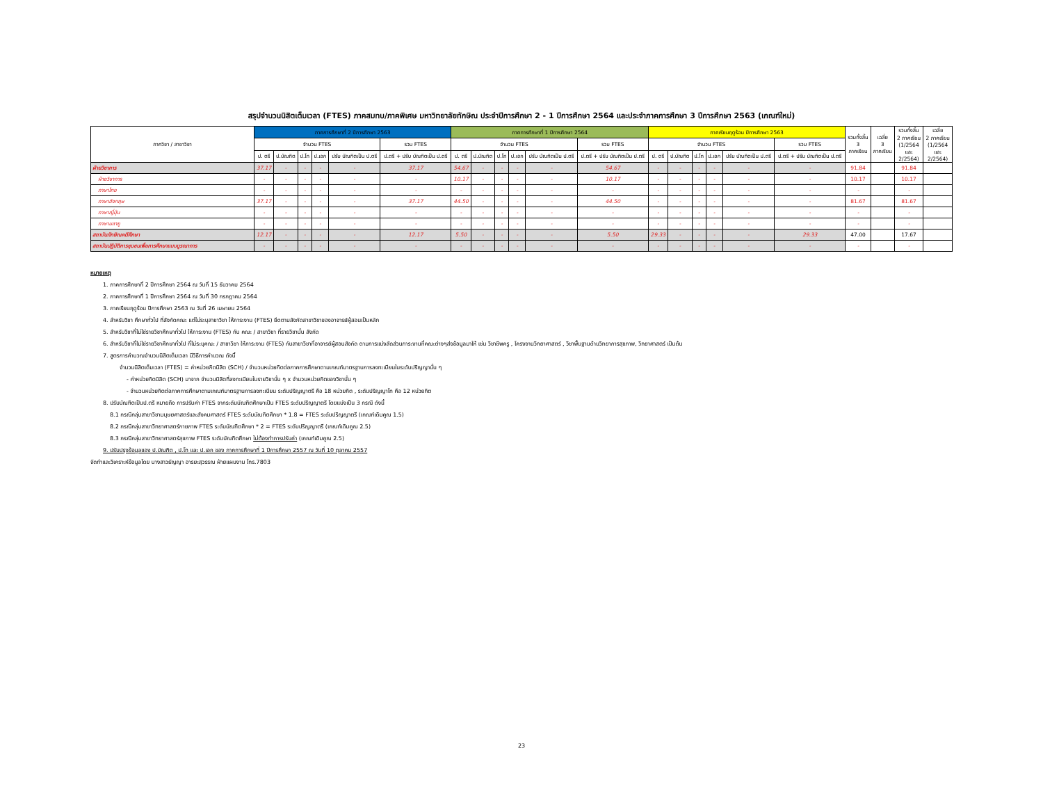สรุปจำนวนนิสิตเต็มเวลา (FTES) ภาคสมทบ/ภาคพิเศษ มหาวิทยาลัยทักษิณ ประจำปีการศึกษา 2 - 1 ปีการศึกษา 2564 และประจำภาคการศึกษา 3 ปีการศึกษา 2563 (เกณฑ์ใหม่)
| ภาควิชา / สาขาวิชา | ภาคการศึกษาที่ 2 ปีการศึกษา 2563 | | | | | | ภาคการศึกษาที่ 1 ปีการศึกษา 2564 | | | | | | ภาคเรียนฤดูร้อน ปีการศึกษา 2563 | | | | | | รวมทั้งสิ้น 3 ภาคเรียน | เฉลี่ย 3 ภาคเรียน | รวมทั้งสิ้น 2 ภาคเรียน (1/2564 และ 2/2564) | เฉลี่ย 2 ภาคเรียน (1/2564 และ 2/2564) |
| --- | --- | --- | --- | --- | --- | --- | --- | --- | --- | --- | --- | --- | --- | --- | --- | --- | --- | --- | --- | --- | --- | --- |
| | จำนวน FTES | | | | | รวม FTES | จำนวน FTES | | | | | รวม FTES | จำนวน FTES | | | | | รวม FTES | | | | |
| | ป. ตรี | ป.บัณฑิต | ป.โท | ป.เอก | ปรับ บัณฑิตเป็น ป.ตรี | ป.ตรี + ปรับ บัณฑิตเป็น ป.ตรี | ป. ตรี | ป.บัณฑิต | ป.โท | ป.เอก | ปรับ บัณฑิตเป็น ป.ตรี | ป.ตรี + ปรับ บัณฑิตเป็น ป.ตรี | ป. ตรี | ป.บัณฑิต | ป.โท | ป.เอก | ปรับ บัณฑิตเป็น ป.ตรี | ป.ตรี + ปรับ บัณฑิตเป็น ป.ตรี | | | | |
| ฝ่ายวิชาการ | 37.17 | - | - | - | - | 37.17 | 54.67 | - | - | - | - | 54.67 | - | - | - | - | - | - | 91.84 | | 91.84 | |
| ฝ่ายวิชาการ | - | - | - | - | - | - | 10.17 | - | - | - | - | 10.17 | - | - | - | - | - | - | 10.17 | | 10.17 | |
| ภาษาไทย | - | - | - | - | - | - | - | - | - | - | - | - | - | - | - | - | - | - | - | | - | |
| ภาษาอังกฤษ | 37.17 | - | - | - | - | 37.17 | 44.50 | - | - | - | - | 44.50 | - | - | - | - | - | - | 81.67 | | 81.67 | |
| ภาษาญี่ปุ่น | - | - | - | - | - | - | - | - | - | - | - | - | - | - | - | - | - | - | - | | - | |
| ภาษามลายู | - | - | - | - | - | - | - | - | - | - | - | - | - | - | - | - | - | - | - | | - | |
| สถาบันทักษิณคดีศึกษา | 12.17 | - | - | - | - | 12.17 | 5.50 | - | - | - | - | 5.50 | 29.33 | - | - | - | - | 29.33 | 47.00 | | 17.67 | |
| สถาบันปฏิบัติการชุมชนเพื่อการศึกษาแบบบูรณาการ | - | - | - | - | - | - | - | - | - | - | - | - | - | - | - | - | - | - | - | | - | |
หมายเหตุ
1. ภาคการศึกษาที่ 2 ปีการศึกษา 2564 ณ วันที่ 15 ธันวาคม 2564
2. ภาคการศึกษาที่ 1 ปีการศึกษา 2564 ณ วันที่ 30 กรกฎาคม 2564
3. ภาคเรียนฤดูร้อน ปีการศึกษา 2563 ณ วันที่ 26 เมษายน 2564
4. สำหรับวิชา ศึกษาทั่วไป ที่สังกัดคณะ แต่ไม่ระบุสาขาวิชา ให้ภาระงาน (FTES) ยึดตามสังกัดสาขาวิชาของอาจารย์ผู้สอนเป็นหลัก
5. สำหรับวิชาที่ไม่ใช่รายวิชาศึกษาทั่วไป ให้ภาระงาน (FTES) กับ คณะ / สาขาวิชา ที่รายวิชานั้น สังกัด
6. สำหรับวิชาที่ไม่ใช่รายวิชาศึกษาทั่วไป ที่ไม่ระบุคณะ / สาขาวิชา ให้ภาระงาน (FTES) กับสาขาวิชาที่อาจารย์ผู้สอนสังกัด ตามการแบ่งสัดส่วนภาระงานที่คณะต่างๆส่งข้อมูลมาให้ เช่น วิชาชีพครู , โครงงานวิทยาศาสตร์ , วิชาพื้นฐานด้านวิทยาการสุขภาพ, วิทยาศาสตร์ เป็นต้น
7. สูตรการคำนวณจำนวนนิสิตเต็มเวลา มีวิธีการคำนวณ ดังนี้
จำนวนนิสิตเต็มเวลา (FTES) = ค่าหน่วยกิตนิสิต (SCH) / จำนวนหน่วยกิตต่อภาคการศึกษาตามเกณฑ์มาตรฐานการลงทะเบียนในระดับปริญญานั้น ๆ
- ค่าหน่วยกิตนิสิต (SCH) มาจาก จำนวนนิสิตที่ลงทะเบียนในรายวิชานั้น ๆ x จำนวนหน่วยกิตของวิชานั้น ๆ
- จำนวนหน่วยกิตต่อภาคการศึกษาตามเกณฑ์มาตรฐานการลงทะเบียน ระดับปริญญาตรี คือ 18 หน่วยกิต , ระดับปริญญาโท คือ 12 หน่วยกิต
8. ปรับบัณฑิตเป็นป.ตรี หมายถึง การปรับค่า FTES จากระดับบัณฑิตศึกษาเป็น FTES ระดับปริญญาตรี โดยแบ่งเป็น 3 กรณี ดังนี้
8.1 กรณีกลุ่มสาขาวิชามนุษยศาสตร์และสังคมศาสตร์ FTES ระดับบัณฑิตศึกษา * 1.8 = FTES ระดับปริญญาตรี (เกณฑ์เดิมคูณ 1.5)
8.2 กรณีกลุ่มสาขาวิทยาศาสตร์กายภาพ FTES ระดับบัณฑิตศึกษา * 2 = FTES ระดับปริญญาตรี (เกณฑ์เดิมคูณ 2.5)
8.3 กรณีกลุ่มสาขาวิทยาศาสตร์สุขภาพ FTES ระดับบัณฑิตศึกษา ไม่ต้องทำการปรับค่า (เกณฑ์เดิมคูณ 2.5)
9. ปรับปรุงข้อมูลของ ป.บัณฑิต , ป.โท และ ป.เอก ของ ภาคการศึกษาที่ 1 ปีการศึกษา 2557 ณ วันที่ 10 ตุลาคม 2557
จัดทำและวิเคราะห์ข้อมูลโดย นางสาวธัญญา อารยะสุวรรณ ฝ่ายแผนงาน โทร.7803
23